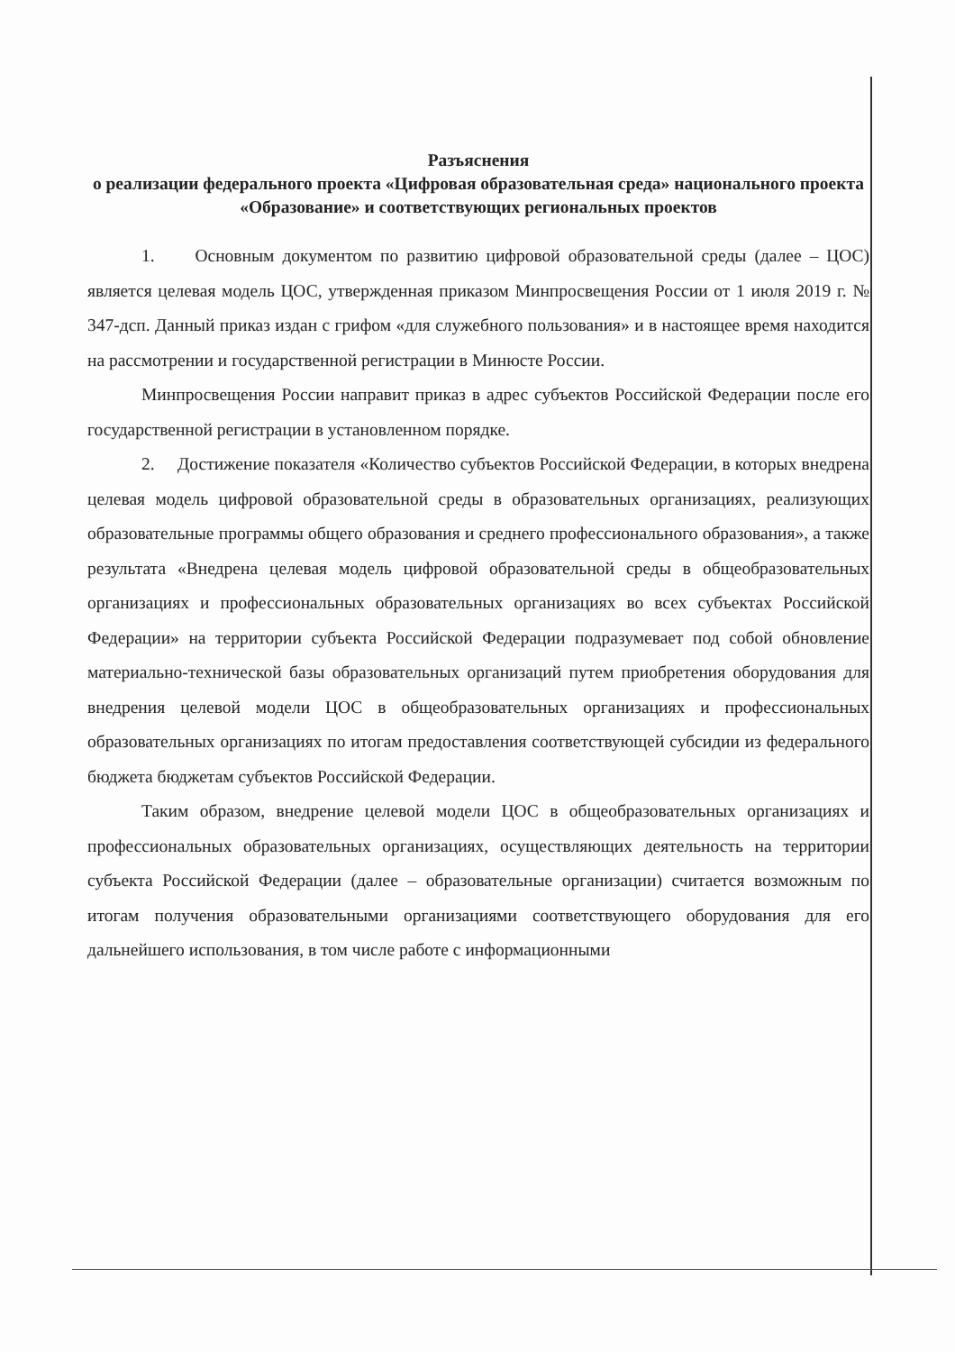Разъяснения
о реализации федерального проекта «Цифровая образовательная среда» национального проекта «Образование» и соответствующих региональных проектов
1. Основным документом по развитию цифровой образовательной среды (далее – ЦОС) является целевая модель ЦОС, утвержденная приказом Минпросвещения России от 1 июля 2019 г. № 347-дсп. Данный приказ издан с грифом «для служебного пользования» и в настоящее время находится на рассмотрении и государственной регистрации в Минюсте России.
Минпросвещения России направит приказ в адрес субъектов Российской Федерации после его государственной регистрации в установленном порядке.
2. Достижение показателя «Количество субъектов Российской Федерации, в которых внедрена целевая модель цифровой образовательной среды в образовательных организациях, реализующих образовательные программы общего образования и среднего профессионального образования», а также результата «Внедрена целевая модель цифровой образовательной среды в общеобразовательных организациях и профессиональных образовательных организациях во всех субъектах Российской Федерации» на территории субъекта Российской Федерации подразумевает под собой обновление материально-технической базы образовательных организаций путем приобретения оборудования для внедрения целевой модели ЦОС в общеобразовательных организациях и профессиональных образовательных организациях по итогам предоставления соответствующей субсидии из федерального бюджета бюджетам субъектов Российской Федерации.
Таким образом, внедрение целевой модели ЦОС в общеобразовательных организациях и профессиональных образовательных организациях, осуществляющих деятельность на территории субъекта Российской Федерации (далее – образовательные организации) считается возможным по итогам получения образовательными организациями соответствующего оборудования для его дальнейшего использования, в том числе работе с информационными